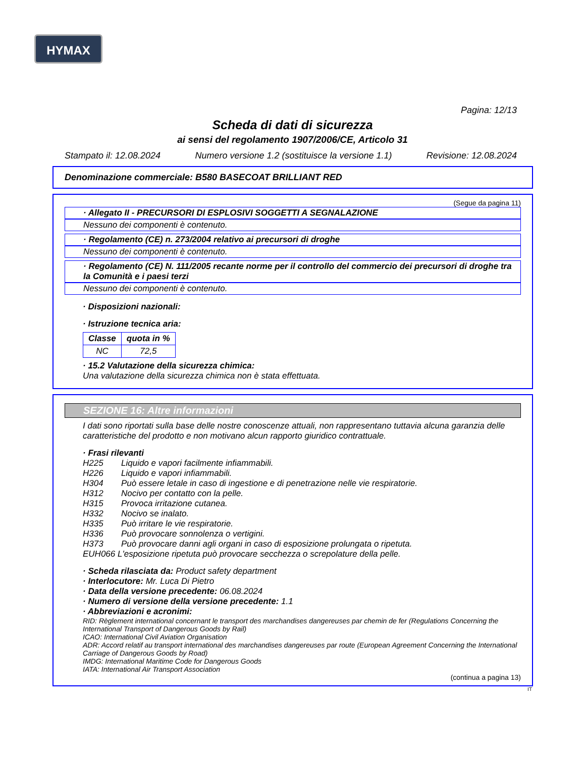HYMAX
Pagina: 12/13
Scheda di dati di sicurezza
ai sensi del regolamento 1907/2006/CE, Articolo 31
Stampato il: 12.08.2024 Numero versione 1.2 (sostituisce la versione 1.1) Revisione: 12.08.2024
Denominazione commerciale: B580 BASECOAT BRILLIANT RED
(Segue da pagina 11)
· Allegato II - PRECURSORI DI ESPLOSIVI SOGGETTI A SEGNALAZIONE
Nessuno dei componenti è contenuto.
· Regolamento (CE) n. 273/2004 relativo ai precursori di droghe
Nessuno dei componenti è contenuto.
· Regolamento (CE) N. 111/2005 recante norme per il controllo del commercio dei precursori di droghe tra la Comunità e i paesi terzi
Nessuno dei componenti è contenuto.
· Disposizioni nazionali:
· Istruzione tecnica aria:
| Classe | quota in % |
| --- | --- |
| NC | 72,5 |
· 15.2 Valutazione della sicurezza chimica:
Una valutazione della sicurezza chimica non è stata effettuata.
SEZIONE 16: Altre informazioni
I dati sono riportati sulla base delle nostre conoscenze attuali, non rappresentano tuttavia alcuna garanzia delle caratteristiche del prodotto e non motivano alcun rapporto giuridico contrattuale.
· Frasi rilevanti
H225 Liquido e vapori facilmente infiammabili.
H226 Liquido e vapori infiammabili.
H304 Può essere letale in caso di ingestione e di penetrazione nelle vie respiratorie.
H312 Nocivo per contatto con la pelle.
H315 Provoca irritazione cutanea.
H332 Nocivo se inalato.
H335 Può irritare le vie respiratorie.
H336 Può provocare sonnolenza o vertigini.
H373 Può provocare danni agli organi in caso di esposizione prolungata o ripetuta.
EUH066 L'esposizione ripetuta può provocare secchezza o screpolature della pelle.
· Scheda rilasciata da: Product safety department
· Interlocutore: Mr. Luca Di Pietro
· Data della versione precedente: 06.08.2024
· Numero di versione della versione precedente: 1.1
· Abbreviazioni e acronimi:
RID: Règlement international concernant le transport des marchandises dangereuses par chemin de fer (Regulations Concerning the International Transport of Dangerous Goods by Rail)
ICAO: International Civil Aviation Organisation
ADR: Accord relatif au transport international des marchandises dangereuses par route (European Agreement Concerning the International Carriage of Dangerous Goods by Road)
IMDG: International Maritime Code for Dangerous Goods
IATA: International Air Transport Association
(continua a pagina 13)
IT